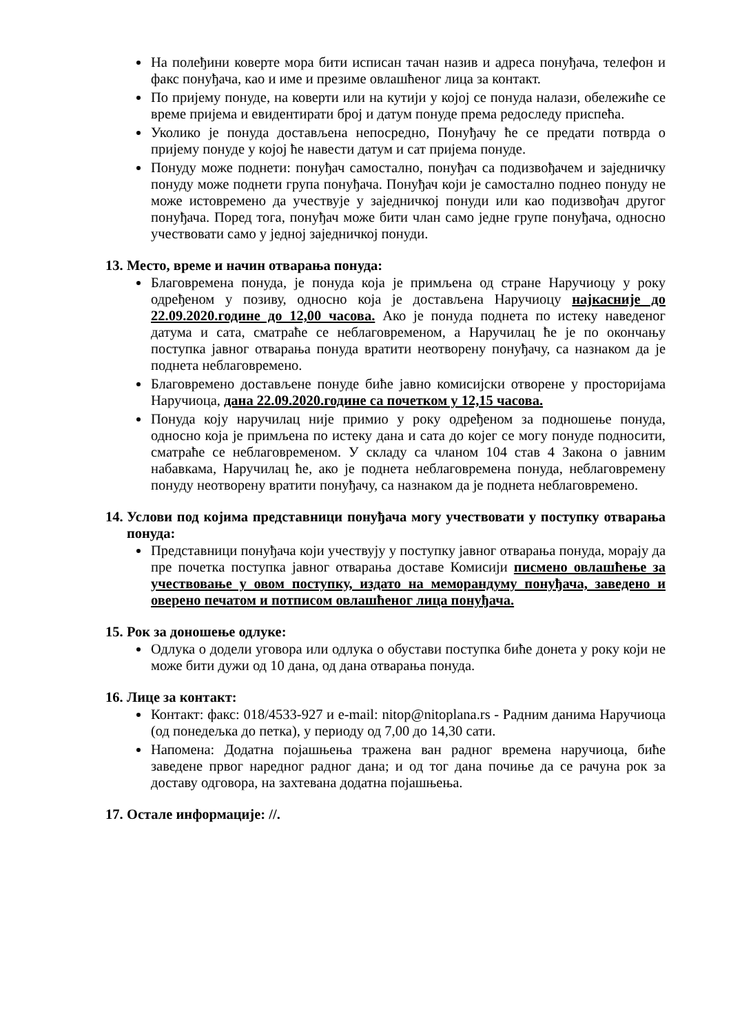На полеђини коверте мора бити исписан тачан назив и адреса понуђача, телефон и факс понуђача, као и име и презиме овлашћеног лица за контакт.
По пријему понуде, на коверти или на кутији у којој се понуда налази, обележиће се време пријема и евидентирати број и датум понуде према редоследу приспећа.
Уколико је понуда достављена непосредно, Понуђачу ће се предати потврда о пријему понуде у којој ће навести датум и сат пријема понуде.
Понуду може поднети: понуђач самостално, понуђач са подизвођачем и заједничку понуду може поднети група понуђача. Понуђач који је самостално поднео понуду не може истовремено да учествује у заједничкој понуди или као подизвођач другог понуђача. Поред тога, понуђач може бити члан само једне групе понуђача, односно учествовати само у једној заједничкој понуди.
13. Место, време и начин отварања понуда:
Благовремена понуда, је понуда која је примљена од стране Наручиоцу у року одређеном у позиву, односно која је достављена Наручиоцу најкасније до 22.09.2020.године до 12,00 часова. Ако је понуда поднета по истеку наведеног датума и сата, сматраће се неблаговременом, а Наручилац ће је по окончању поступка јавног отварања понуда вратити неотворену понуђачу, са назнаком да је поднета неблаговремено.
Благовремено достављене понуде биће јавно комисијски отворене у просторијама Наручиоца, дана 22.09.2020.године са почетком у 12,15 часова.
Понуда коју наручилац није примио у року одређеном за подношење понуда, односно која је примљена по истеку дана и сата до којег се могу понуде подносити, сматраће се неблаговременом. У складу са чланом 104 став 4 Закона о јавним набавкама, Наручилац ће, ако је поднета неблаговремена понуда, неблаговремену понуду неотворену вратити понуђачу, са назнаком да је поднета неблаговремено.
14. Услови под којима представници понуђача могу учествовати у поступку отварања понуда:
Представници понуђача који учествују у поступку јавног отварања понуда, морају да пре почетка поступка јавног отварања доставе Комисији писмено овлашћење за учествовање у овом поступку, издато на меморандуму понуђача, заведено и оверено печатом и потписом овлашћеног лица понуђача.
15. Рок за доношење одлуке:
Одлука о додели уговора или одлука о обустави поступка биће донета у року који не може бити дужи од 10 дана, од дана отварања понуда.
16. Лице за контакт:
Контакт: факс: 018/4533-927 и e-mail: nitop@nitoplana.rs - Радним данима Наручиоца (од понедељка до петка), у периоду од 7,00 до 14,30 сати.
Напомена: Додатна појашњења тражена ван радног времена наручиоца, биће заведене првог наредног радног дана; и од тог дана почиње да се рачуна рок за доставу одговора, на захтевана додатна појашњења.
17. Остале информације: //.